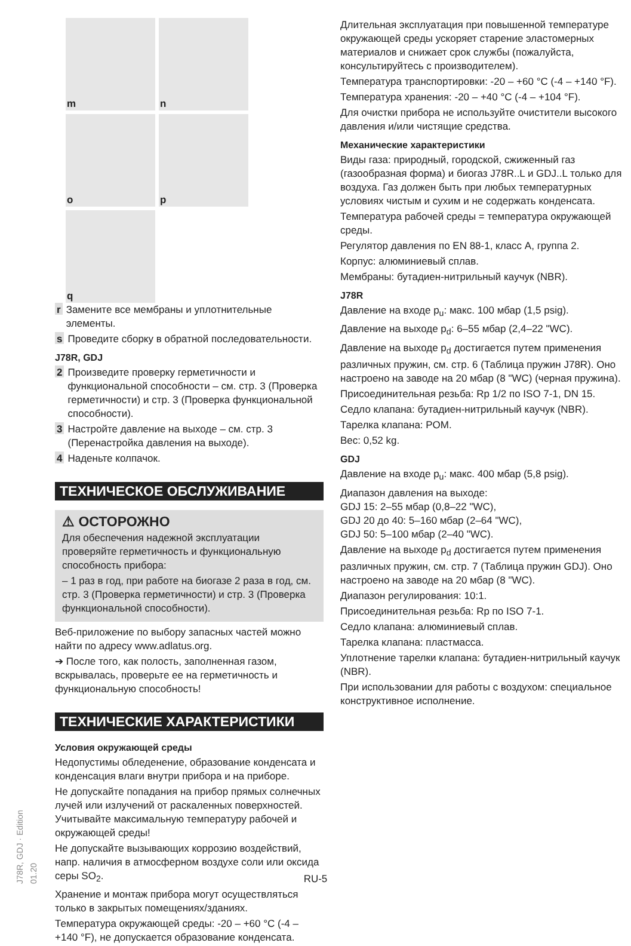J78R, GDJ · Edition 01.20
m
n
o
p
q
r Замените все мембраны и уплотнительные элементы.
s Проведите сборку в обратной последовательности.
J78R, GDJ
2 Произведите проверку герметичности и функциональной способности – см. стр. 3 (Проверка герметичности) и стр. 3 (Проверка функциональной способности).
3 Настройте давление на выходе – см. стр. 3 (Перенастройка давления на выходе).
4 Наденьте колпачок.
ТЕХНИЧЕСКОЕ ОБСЛУЖИВАНИЕ
⚠ ОСТОРОЖНО
Для обеспечения надежной эксплуатации проверяйте герметичность и функциональную способность прибора:
– 1 раз в год, при работе на биогазе 2 раза в год, см. стр. 3 (Проверка герметичности) и стр. 3 (Проверка функциональной способности).
Веб-приложение по выбору запасных частей можно найти по адресу www.adlatus.org.
➔ После того, как полость, заполненная газом, вскрывалась, проверьте ее на герметичность и функциональную способность!
ТЕХНИЧЕСКИЕ ХАРАКТЕРИСТИКИ
Условия окружающей среды
Недопустимы обледенение, образование конденсата и конденсация влаги внутри прибора и на приборе.
Не допускайте попадания на прибор прямых солнечных лучей или излучений от раскаленных поверхностей. Учитывайте максимальную температуру рабочей и окружающей среды!
Не допускайте вызывающих коррозию воздействий, напр. наличия в атмосферном воздухе соли или оксида серы SO<sub>2</sub>.
Хранение и монтаж прибора могут осуществляться только в закрытых помещениях/зданиях.
Температура окружающей среды: -20 – +60 °C (-4 – +140 °F), не допускается образование конденсата.
Длительная эксплуатация при повышенной температуре окружающей среды ускоряет старение эластомерных материалов и снижает срок службы (пожалуйста, консультируйтесь с производителем).
Температура транспортировки: -20 – +60 °C (-4 – +140 °F).
Температура хранения: -20 – +40 °C (-4 – +104 °F).
Для очистки прибора не используйте очистители высокого давления и/или чистящие средства.
Механические характеристики
Виды газа: природный, городской, сжиженный газ (газообразная форма) и биогаз J78R..L и GDJ..L только для воздуха. Газ должен быть при любых температурных условиях чистым и сухим и не содержать конденсата.
Температура рабочей среды = температура окружающей среды.
Регулятор давления по EN 88-1, класс A, группа 2.
Корпус: алюминиевый сплав.
Мембраны: бутадиен-нитрильный каучук (NBR).
J78R
Давление на входе p<sub>u</sub>: макс. 100 мбар (1,5 psig).
Давление на выходе p<sub>d</sub>: 6–55 мбар (2,4–22 "WC).
Давление на выходе p<sub>d</sub> достигается путем применения различных пружин, см. стр. 6 (Таблица пружин J78R). Оно настроено на заводе на 20 мбар (8 "WC) (черная пружина).
Присоединительная резьба: Rp 1/2 по ISO 7-1, DN 15.
Седло клапана: бутадиен-нитрильный каучук (NBR).
Тарелка клапана: POM.
Вес: 0,52 kg.
GDJ
Давление на входе p<sub>u</sub>: макс. 400 мбар (5,8 psig).
Диапазон давления на выходе:
GDJ 15: 2–55 мбар (0,8–22 "WC),
GDJ 20 до 40: 5–160 мбар (2–64 "WC),
GDJ 50: 5–100 мбар (2–40 "WC).
Давление на выходе p<sub>d</sub> достигается путем применения различных пружин, см. стр. 7 (Таблица пружин GDJ). Оно настроено на заводе на 20 мбар (8 "WC).
Диапазон регулирования: 10:1.
Присоединительная резьба: Rp по ISO 7-1.
Седло клапана: алюминиевый сплав.
Тарелка клапана: пластмасса.
Уплотнение тарелки клапана: бутадиен-нитрильный каучук (NBR).
При использовании для работы с воздухом: специальное конструктивное исполнение.
RU-5